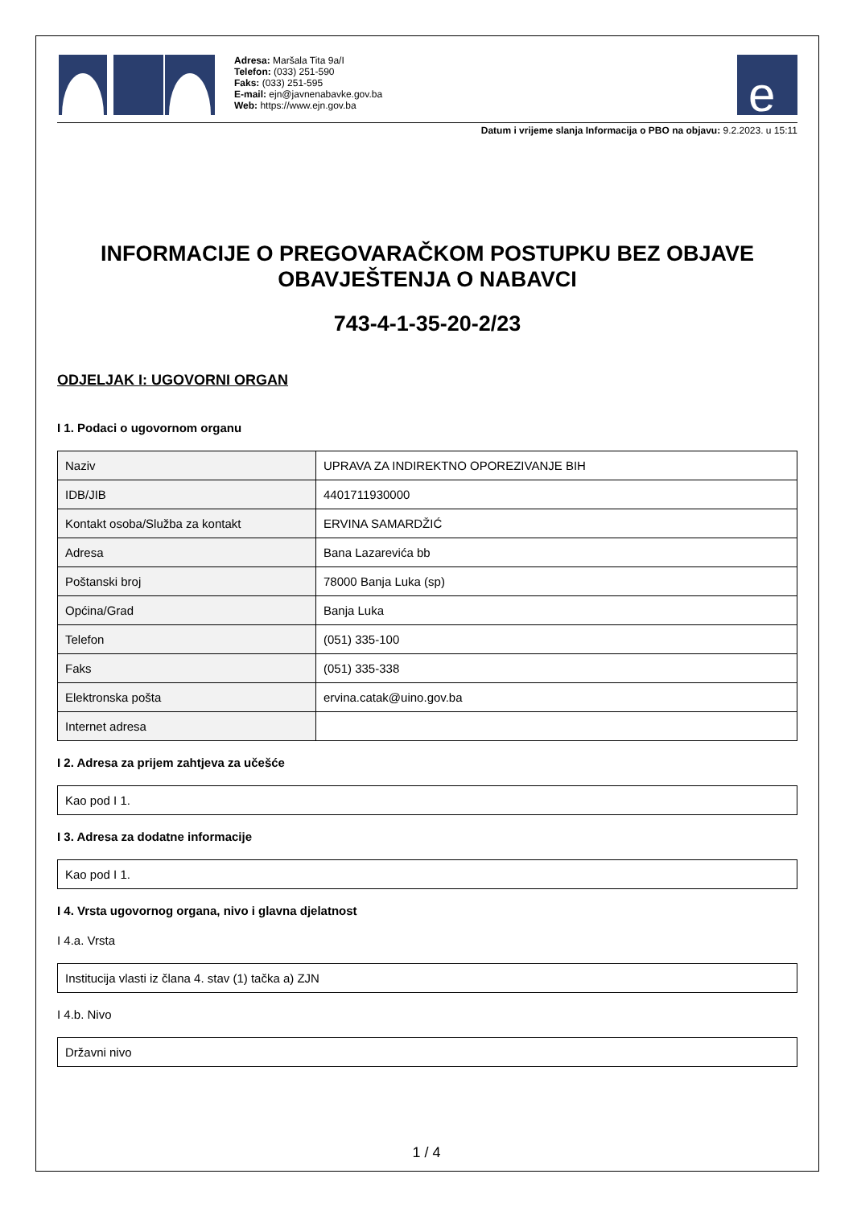Adresa: Maršala Tita 9a/I
Telefon: (033) 251-590
Faks: (033) 251-595
E-mail: ejn@javnenabavke.gov.ba
Web: https://www.ejn.gov.ba
e
Datum i vrijeme slanja Informacija o PBO na objavu: 9.2.2023. u 15:11
INFORMACIJE O PREGOVARAČKOM POSTUPKU BEZ OBJAVE OBAVJEŠTENJA O NABAVCI
743-4-1-35-20-2/23
ODJELJAK I: UGOVORNI ORGAN
I 1. Podaci o ugovornom organu
| Naziv | UPRAVA ZA INDIREKTNO OPOREZIVANJE BIH |
| IDB/JIB | 4401711930000 |
| Kontakt osoba/Služba za kontakt | ERVINA SAMARDŽIĆ |
| Adresa | Bana Lazarevića bb |
| Poštanski broj | 78000 Banja Luka (sp) |
| Općina/Grad | Banja Luka |
| Telefon | (051) 335-100 |
| Faks | (051) 335-338 |
| Elektronska pošta | ervina.catak@uino.gov.ba |
| Internet adresa | |
I 2. Adresa za prijem zahtjeva za učešće
Kao pod I 1.
I 3. Adresa za dodatne informacije
Kao pod I 1.
I 4. Vrsta ugovornog organa, nivo i glavna djelatnost
I 4.a. Vrsta
Institucija vlasti iz člana 4. stav (1) tačka a) ZJN
I 4.b. Nivo
Državni nivo
1 / 4